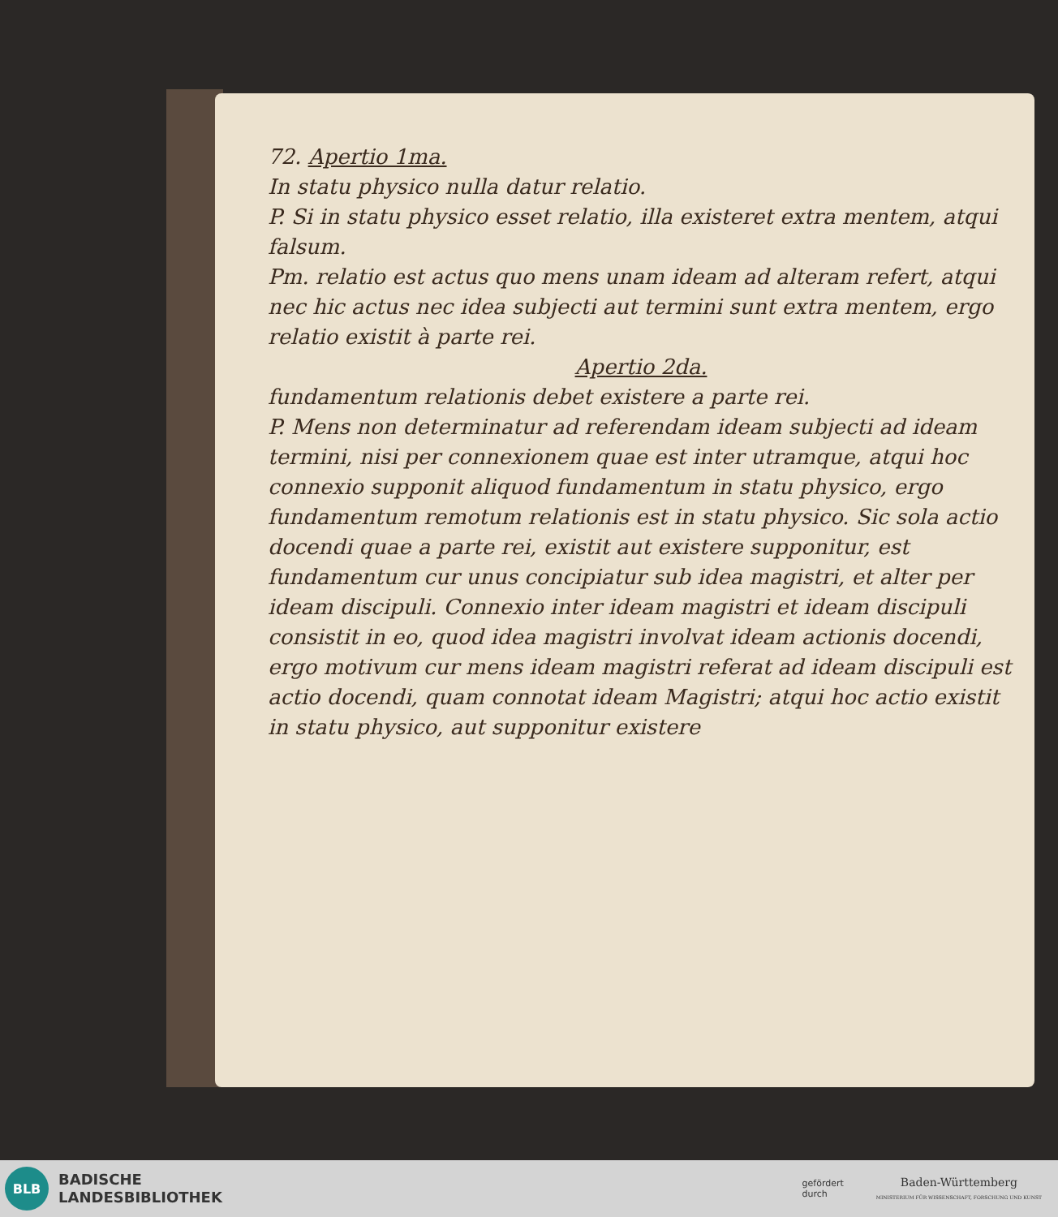72. Apertio 1ma.
In statu physico nulla datur relatio.
P. Si in statu physico esset relatio, illa existeret extra mentem, atqui falsum.
Pm. relatio est actus quo mens unam ideam ad alteram refert, atqui nec hic actus nec idea subjecti aut termini sunt extra mentem, ergo relatio existit à parte rei.
Apertio 2da.
fundamentum relationis debet existere a parte rei.
P. Mens non determinatur ad referendam ideam subjecti ad ideam termini, nisi per connexionem quae est inter utramque, atqui hoc connexio supponit aliquod fundamentum in statu physico, ergo fundamentum remotum relationis est in statu physico. Sic sola actio docendi quae a parte rei, existit aut existere supponitur, est fundamentum cur unus concipiatur sub idea magistri, et alter per ideam discipuli. Connexio inter ideam magistri et ideam discipuli consistit in eo, quod idea magistri involvat ideam actionis docendi, ergo motivum cur mens ideam magistri referat ad ideam discipuli est actio docendi, quam connotat ideam Magistri; atqui hoc actio existit in statu physico, aut supponitur existere
BLB
BADISCHE
LANDESBIBLIOTHEK
gefördert
durch
Baden-Württemberg
MINISTERIUM FÜR WISSENSCHAFT, FORSCHUNG UND KUNST